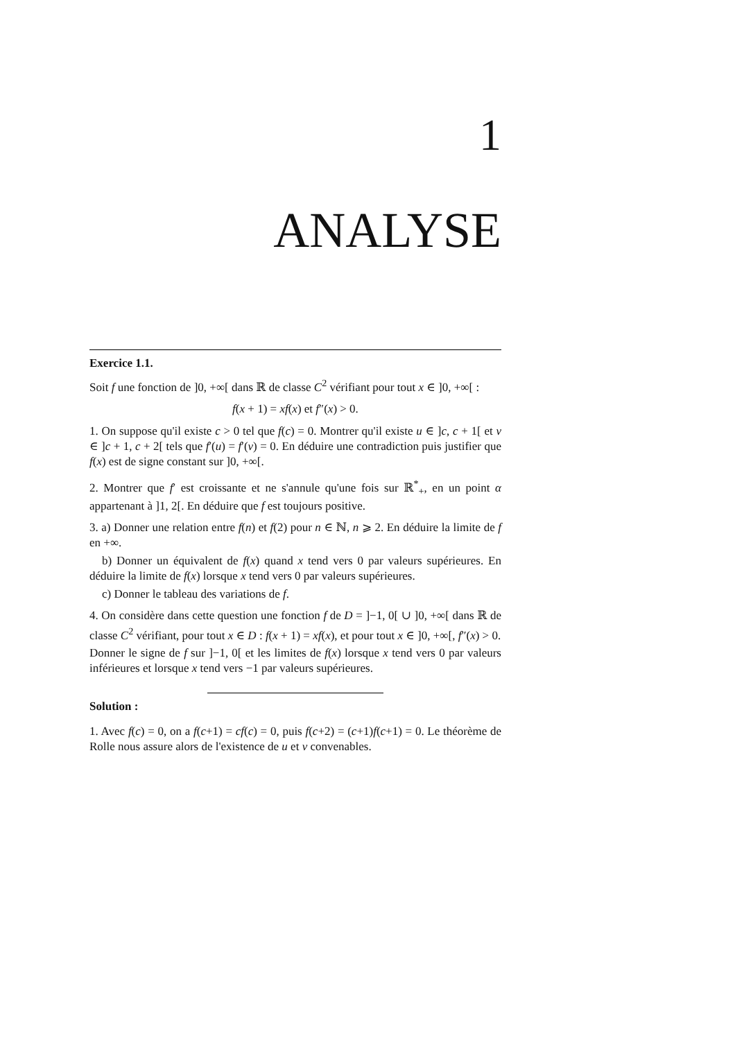1
ANALYSE
Exercice 1.1.
Soit f une fonction de ]0, +∞[ dans ℝ de classe C<sup>2</sup> vérifiant pour tout x ∈ ]0, +∞[ :
f(x + 1) = xf(x) et f″(x) > 0.
1. On suppose qu'il existe c > 0 tel que f(c) = 0. Montrer qu'il existe u ∈ ]c, c + 1[ et v ∈ ]c + 1, c + 2[ tels que f′(u) = f′(v) = 0. En déduire une contradiction puis justifier que f(x) est de signe constant sur ]0, +∞[.
2. Montrer que f′ est croissante et ne s'annule qu'une fois sur ℝ<sup>*</sup><sub>+</sub>, en un point α appartenant à ]1, 2[. En déduire que f est toujours positive.
3. a) Donner une relation entre f(n) et f(2) pour n ∈ ℕ, n ⩾ 2. En déduire la limite de f en +∞.
b) Donner un équivalent de f(x) quand x tend vers 0 par valeurs supérieures. En déduire la limite de f(x) lorsque x tend vers 0 par valeurs supérieures.
c) Donner le tableau des variations de f.
4. On considère dans cette question une fonction f de D = ]−1, 0[ ∪ ]0, +∞[ dans ℝ de classe C<sup>2</sup> vérifiant, pour tout x ∈ D : f(x + 1) = xf(x), et pour tout x ∈ ]0, +∞[, f″(x) > 0.
Donner le signe de f sur ]−1, 0[ et les limites de f(x) lorsque x tend vers 0 par valeurs inférieures et lorsque x tend vers −1 par valeurs supérieures.
Solution :
1. Avec f(c) = 0, on a f(c+1) = cf(c) = 0, puis f(c+2) = (c+1)f(c+1) = 0. Le théorème de Rolle nous assure alors de l'existence de u et v convenables.